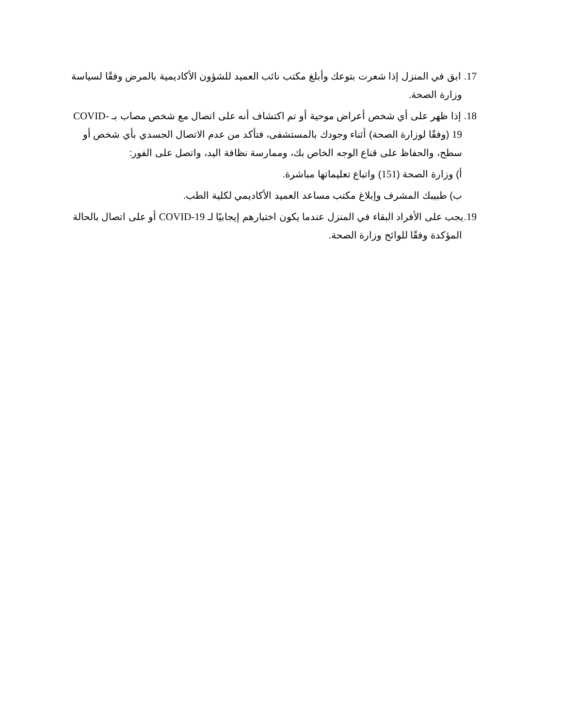17. ابق في المنزل إذا شعرت بتوعك وأبلغ مكتب نائب العميد للشؤون الأكاديمية بالمرض وفقًا لسياسة وزارة الصحة.
18. إذا ظهر على أي شخص أعراض موحية أو تم اكتشاف أنه على اتصال مع شخص مصاب بـ COVID-19 (وفقًا لوزارة الصحة) أثناء وجودك بالمستشفى، فتأكد من عدم الاتصال الجسدي بأي شخص أو سطح، والحفاظ على قناع الوجه الخاص بك، وممارسة نظافة اليد، واتصل على الفور:
أ) وزارة الصحة (151) واتباع تعليماتها مباشرة.
ب) طبيبك المشرف وإبلاغ مكتب مساعد العميد الأكاديمي لكلية الطب.
19.يجب على الأفراد البقاء في المنزل عندما يكون اختبارهم إيجابيًا لـ COVID-19 أو على اتصال بالحالة المؤكدة وفقًا للوائح وزارة الصحة.